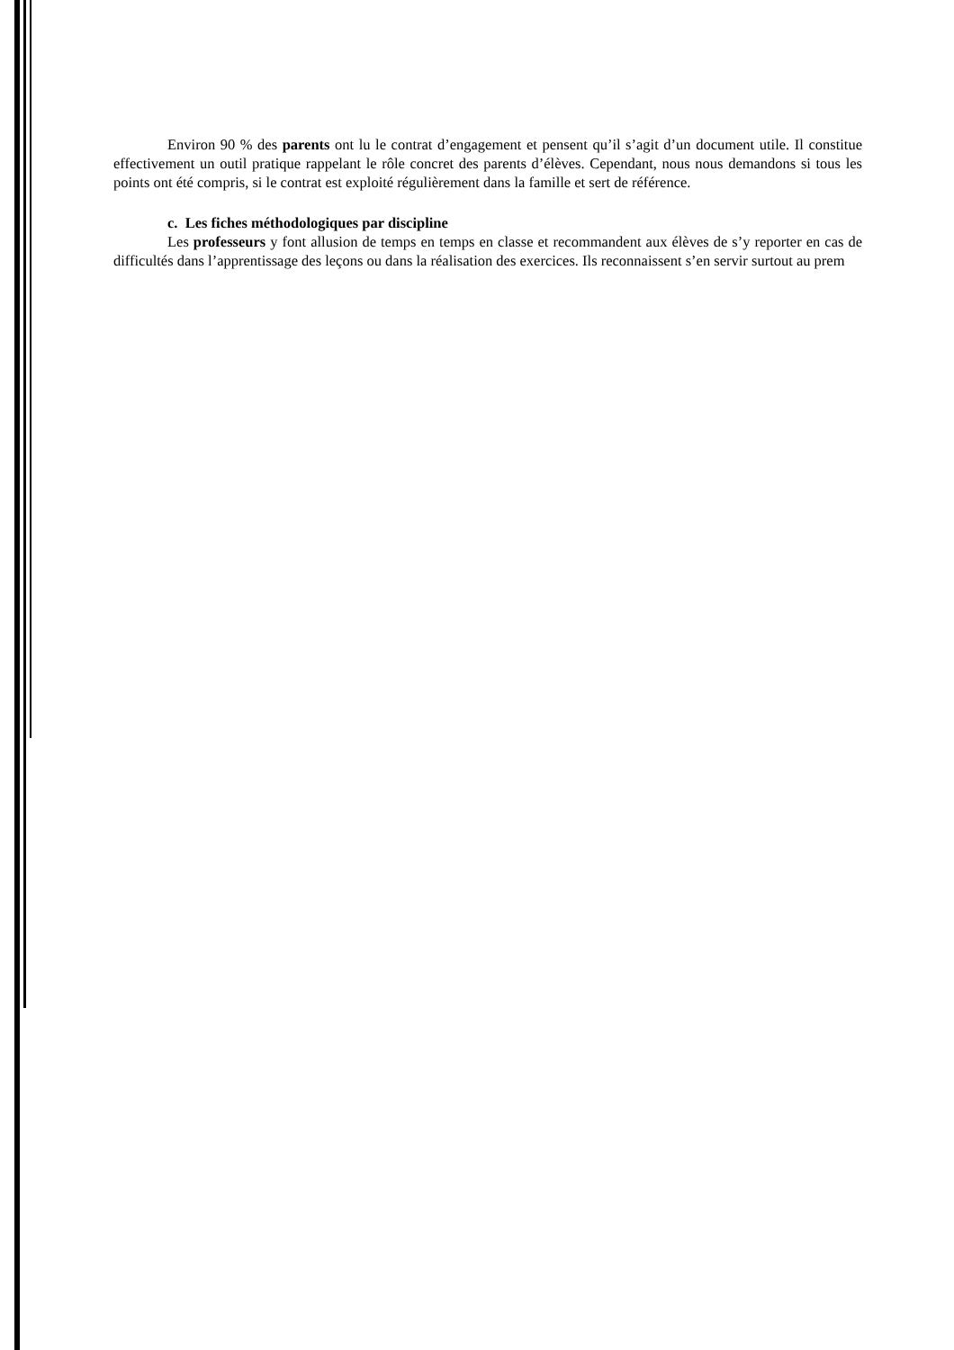Environ 90 % des parents ont lu le contrat d’engagement et pensent qu’il s’agit d’un document utile. Il constitue effectivement un outil pratique rappelant le rôle concret des parents d’élèves. Cependant, nous nous demandons si tous les points ont été compris, si le contrat est exploité régulièrement dans la famille et sert de référence.
c. Les fiches méthodologiques par discipline
Les professeurs y font allusion de temps en temps en classe et recommandent aux élèves de s’y reporter en cas de difficultés dans l’apprentissage des leçons ou dans la réalisation des exercices. Ils reconnaissent s’en servir surtout au prem